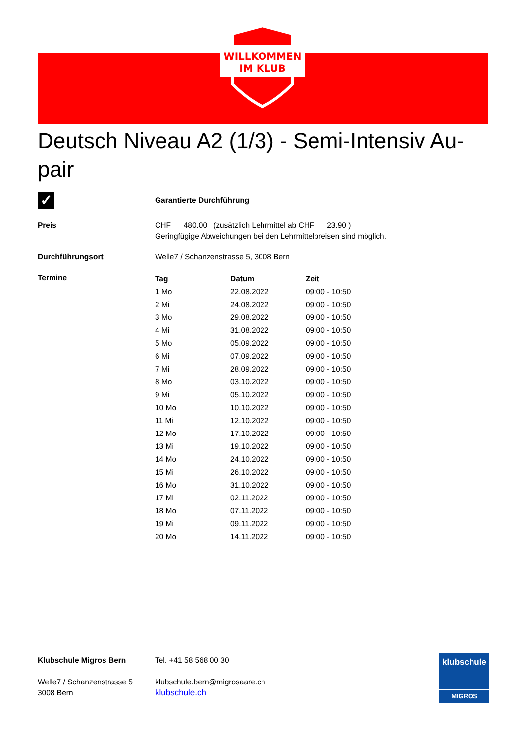WILLKOMMEN
IM KLUB
Deutsch Niveau A2 (1/3) - Semi-Intensiv Au-pair
✓
Garantierte Durchführung
Preis CHF 480.00 (zusätzlich Lehrmittel ab CHF 23.90 )
Geringfügige Abweichungen bei den Lehrmittelpreisen sind möglich.
Durchführungsort Welle7 / Schanzenstrasse 5, 3008 Bern
Termine
| Tag | Datum | Zeit |
| --- | --- | --- |
| 1 Mo | 22.08.2022 | 09:00 - 10:50 |
| 2 Mi | 24.08.2022 | 09:00 - 10:50 |
| 3 Mo | 29.08.2022 | 09:00 - 10:50 |
| 4 Mi | 31.08.2022 | 09:00 - 10:50 |
| 5 Mo | 05.09.2022 | 09:00 - 10:50 |
| 6 Mi | 07.09.2022 | 09:00 - 10:50 |
| 7 Mi | 28.09.2022 | 09:00 - 10:50 |
| 8 Mo | 03.10.2022 | 09:00 - 10:50 |
| 9 Mi | 05.10.2022 | 09:00 - 10:50 |
| 10 Mo | 10.10.2022 | 09:00 - 10:50 |
| 11 Mi | 12.10.2022 | 09:00 - 10:50 |
| 12 Mo | 17.10.2022 | 09:00 - 10:50 |
| 13 Mi | 19.10.2022 | 09:00 - 10:50 |
| 14 Mo | 24.10.2022 | 09:00 - 10:50 |
| 15 Mi | 26.10.2022 | 09:00 - 10:50 |
| 16 Mo | 31.10.2022 | 09:00 - 10:50 |
| 17 Mi | 02.11.2022 | 09:00 - 10:50 |
| 18 Mo | 07.11.2022 | 09:00 - 10:50 |
| 19 Mi | 09.11.2022 | 09:00 - 10:50 |
| 20 Mo | 14.11.2022 | 09:00 - 10:50 |
Klubschule Migros Bern
Welle7 / Schanzenstrasse 5
3008 Bern
Tel. +41 58 568 00 30
klubschule.bern@migrosaare.ch
klubschule.ch
klubschule
MIGROS